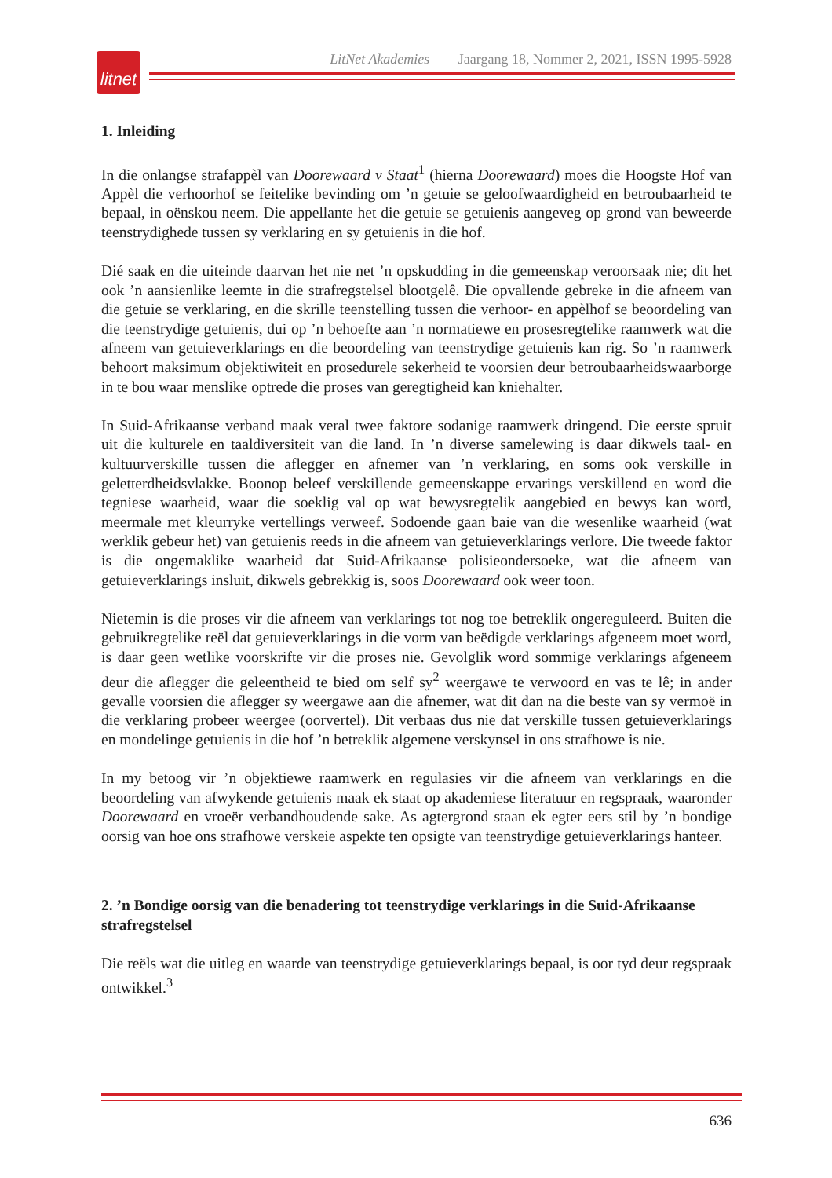litnet
LitNet Akademies Jaargang 18, Nommer 2, 2021, ISSN 1995-5928
1. Inleiding
In die onlangse strafappèl van Doorewaard v Staat<sup>1</sup> (hierna Doorewaard) moes die Hoogste Hof van Appèl die verhoorhof se feitelike bevinding om ’n getuie se geloofwaardigheid en betroubaarheid te bepaal, in oënskou neem. Die appellante het die getuie se getuienis aangeveg op grond van beweerde teenstrydighede tussen sy verklaring en sy getuienis in die hof.
Dié saak en die uiteinde daarvan het nie net ’n opskudding in die gemeenskap veroorsaak nie; dit het ook ’n aansienlike leemte in die strafregstelsel blootgelê. Die opvallende gebreke in die afneem van die getuie se verklaring, en die skrille teenstelling tussen die verhoor- en appèlhof se beoordeling van die teenstrydige getuienis, dui op ’n behoefte aan ’n normatiewe en prosesregtelike raamwerk wat die afneem van getuieverklarings en die beoordeling van teenstrydige getuienis kan rig. So ’n raamwerk behoort maksimum objektiwiteit en prosedurele sekerheid te voorsien deur betroubaarheidswaarborge in te bou waar menslike optrede die proses van geregtigheid kan kniehalter.
In Suid-Afrikaanse verband maak veral twee faktore sodanige raamwerk dringend. Die eerste spruit uit die kulturele en taaldiversiteit van die land. In ’n diverse samelewing is daar dikwels taal- en kultuurverskille tussen die aflegger en afnemer van ’n verklaring, en soms ook verskille in geletterdheidsvlakke. Boonop beleef verskillende gemeenskappe ervarings verskillend en word die tegniese waarheid, waar die soeklig val op wat bewysregtelik aangebied en bewys kan word, meermale met kleurryke vertellings verweef. Sodoende gaan baie van die wesenlike waarheid (wat werklik gebeur het) van getuienis reeds in die afneem van getuieverklarings verlore. Die tweede faktor is die ongemaklike waarheid dat Suid-Afrikaanse polisieondersoeke, wat die afneem van getuieverklarings insluit, dikwels gebrekkig is, soos Doorewaard ook weer toon.
Nietemin is die proses vir die afneem van verklarings tot nog toe betreklik ongereguleerd. Buiten die gebruikregtelike reël dat getuieverklarings in die vorm van beëdigde verklarings afgeneem moet word, is daar geen wetlike voorskrifte vir die proses nie. Gevolglik word sommige verklarings afgeneem deur die aflegger die geleentheid te bied om self sy<sup>2</sup> weergawe te verwoord en vas te lê; in ander gevalle voorsien die aflegger sy weergawe aan die afnemer, wat dit dan na die beste van sy vermoë in die verklaring probeer weergee (oorvertel). Dit verbaas dus nie dat verskille tussen getuieverklarings en mondelinge getuienis in die hof ’n betreklik algemene verskynsel in ons strafhowe is nie.
In my betoog vir ’n objektiewe raamwerk en regulasies vir die afneem van verklarings en die beoordeling van afwykende getuienis maak ek staat op akademiese literatuur en regspraak, waaronder Doorewaard en vroeër verbandhoudende sake. As agtergrond staan ek egter eers stil by ’n bondige oorsig van hoe ons strafhowe verskeie aspekte ten opsigte van teenstrydige getuieverklarings hanteer.
2. ’n Bondige oorsig van die benadering tot teenstrydige verklarings in die Suid-Afrikaanse strafregstelsel
Die reëls wat die uitleg en waarde van teenstrydige getuieverklarings bepaal, is oor tyd deur regspraak ontwikkel.<sup>3</sup>
636